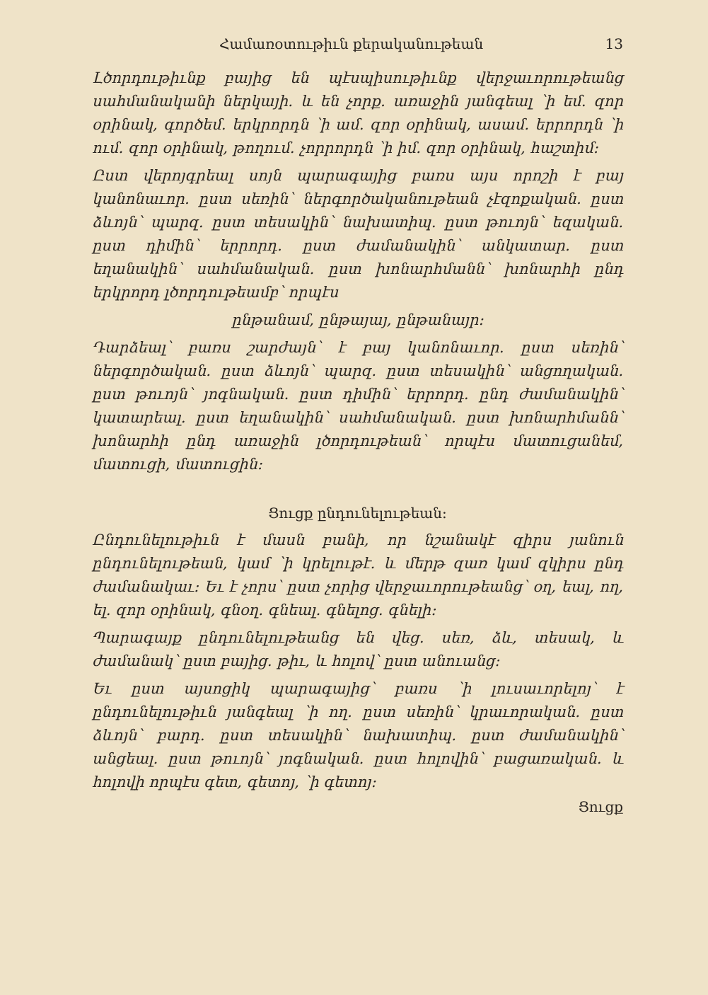Համառօտութիւն քերականութեան 13
Լծորդութիւնք բայից են պէսպիսութիւնք վերջաւորութեանց սահմանականի ներկայի․ և են չորք․ առաջին յանգեալ ՝ի եմ․ զոր օրինակ, գործեմ․ երկրորդն ՝ի ամ․ զոր օրինակ, ասամ․ երրորդն ՝ի ում․ զոր օրինակ, թողում․ չորրորդն ՝ի իմ․ զոր օրինակ, հաշտիմ։
Ըստ վերոյգրեալ սոյն պարագայից բառս այս որոշի է բայ կանոնաւոր․ ըստ սեռին՝ ներգործականութեան չէզոքական․ ըստ ձևոյն՝ պարզ․ ըստ տեսակին՝ նախատիպ․ ըստ թուոյն՝ եզական․ ըստ դիմին՝ երրորդ․ ըստ ժամանակին՝ անկատար․ ըստ եղանակին՝ սահմանական․ ըստ խոնարհմանն՝ խոնարհի ընդ երկրորդ լծորդութեամբ՝ որպէս
ընթանամ, ընթայայ, ընթանայր։
Դարձեալ՝ բառս շարժայն՝ է բայ կանոնաւոր․ ըստ սեռին՝ ներգործական․ ըստ ձևոյն՝ պարզ․ ըստ տեսակին՝ անցողական․ ըստ թուոյն՝ յոգնական․ ըստ դիմին՝ երրորդ․ ընդ ժամանակին՝ կատարեալ․ ըստ եղանակին՝ սահմանական․ ըստ խոնարհմանն՝ խոնարհի ընդ առաջին լծորդութեան՝ որպէս մատուցանեմ, մատուցի, մատուցին։
Ցուցք ընդունելութեան։
Ընդունելութիւն է մասն բանի, որ նշանակէ զիրս յանուն ընդունելութեան, կամ ՝ի կրելութէ․ և մերթ զառ կամ զկիրս ընդ ժամանակաւ։ Եւ է չորս՝ ըստ չորից վերջաւորութեանց՝ օղ, եալ, ող, ել․ զոր օրինակ, գնօղ․ գնեալ․ գնելոց․ գնելի։
Պարագայք ընդունելութեանց են վեց․ սեռ, ձև, տեսակ, և ժամանակ՝ ըստ բայից․ թիւ, և հոլով՝ ըստ անուանց։
Եւ ըստ այսոցիկ պարագայից՝ բառս ՝ի լուսաւորելոյ՝ է ընդունելութիւն յանգեալ ՝ի ող․ ըստ սեռին՝ կրաւորական․ ըստ ձևոյն՝ բարդ․ ըստ տեսակին՝ նախատիպ․ ըստ ժամանակին՝ անցեալ․ ըստ թուոյն՝ յոգնական․ ըստ հոլովին՝ բացառական․ և հոլովի որպէս գետ, գետոյ, ՝ի գետոյ։
Ցուցք